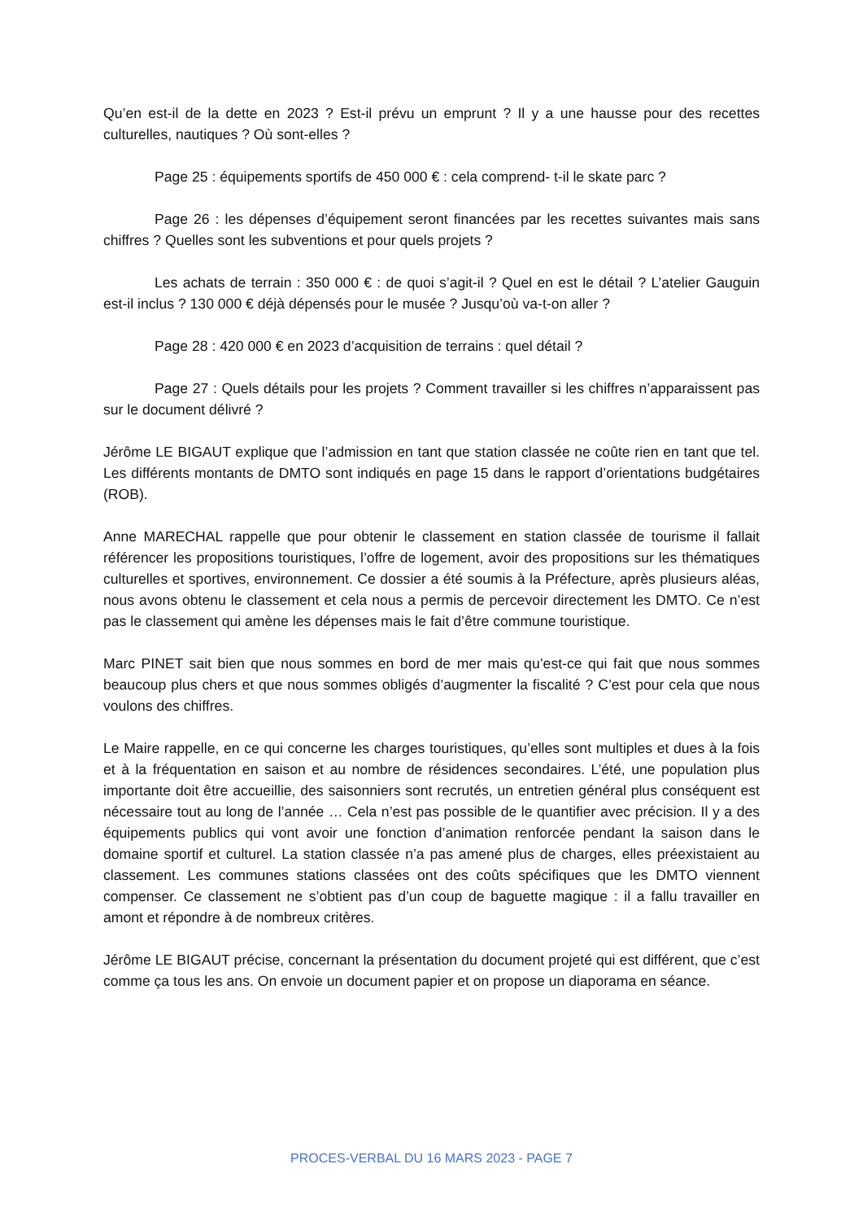Qu’en est-il de la dette en 2023 ? Est-il prévu un emprunt ? Il y a une hausse pour des recettes culturelles, nautiques ? Où sont-elles ?
Page 25 : équipements sportifs de 450 000 € : cela comprend- t-il le skate parc ?
Page 26 : les dépenses d’équipement seront financées par les recettes suivantes mais sans chiffres ? Quelles sont les subventions et pour quels projets ?
Les achats de terrain : 350 000 € : de quoi s’agit-il ? Quel en est le détail ? L’atelier Gauguin est-il inclus ? 130 000 € déjà dépensés pour le musée ? Jusqu’où va-t-on aller ?
Page 28 : 420 000 € en 2023 d’acquisition de terrains : quel détail ?
Page 27 : Quels détails pour les projets ? Comment travailler si les chiffres n’apparaissent pas sur le document délivré ?
Jérôme LE BIGAUT explique que l’admission en tant que station classée ne coûte rien en tant que tel. Les différents montants de DMTO sont indiqués en page 15 dans le rapport d’orientations budgétaires (ROB).
Anne MARECHAL rappelle que pour obtenir le classement en station classée de tourisme il fallait référencer les propositions touristiques, l’offre de logement, avoir des propositions sur les thématiques culturelles et sportives, environnement. Ce dossier a été soumis à la Préfecture, après plusieurs aléas, nous avons obtenu le classement et cela nous a permis de percevoir directement les DMTO. Ce n’est pas le classement qui amène les dépenses mais le fait d’être commune touristique.
Marc PINET sait bien que nous sommes en bord de mer mais qu’est-ce qui fait que nous sommes beaucoup plus chers et que nous sommes obligés d’augmenter la fiscalité ? C’est pour cela que nous voulons des chiffres.
Le Maire rappelle, en ce qui concerne les charges touristiques, qu’elles sont multiples et dues à la fois et à la fréquentation en saison et au nombre de résidences secondaires. L’été, une population plus importante doit être accueillie, des saisonniers sont recrutés, un entretien général plus conséquent est nécessaire tout au long de l’année … Cela n’est pas possible de le quantifier avec précision. Il y a des équipements publics qui vont avoir une fonction d’animation renforcée pendant la saison dans le domaine sportif et culturel. La station classée n’a pas amené plus de charges, elles préexistaient au classement. Les communes stations classées ont des coûts spécifiques que les DMTO viennent compenser. Ce classement ne s’obtient pas d’un coup de baguette magique : il a fallu travailler en amont et répondre à de nombreux critères.
Jérôme LE BIGAUT précise, concernant la présentation du document projeté qui est différent, que c’est comme ça tous les ans. On envoie un document papier et on propose un diaporama en séance.
PROCES-VERBAL DU 16 MARS 2023 - PAGE 7